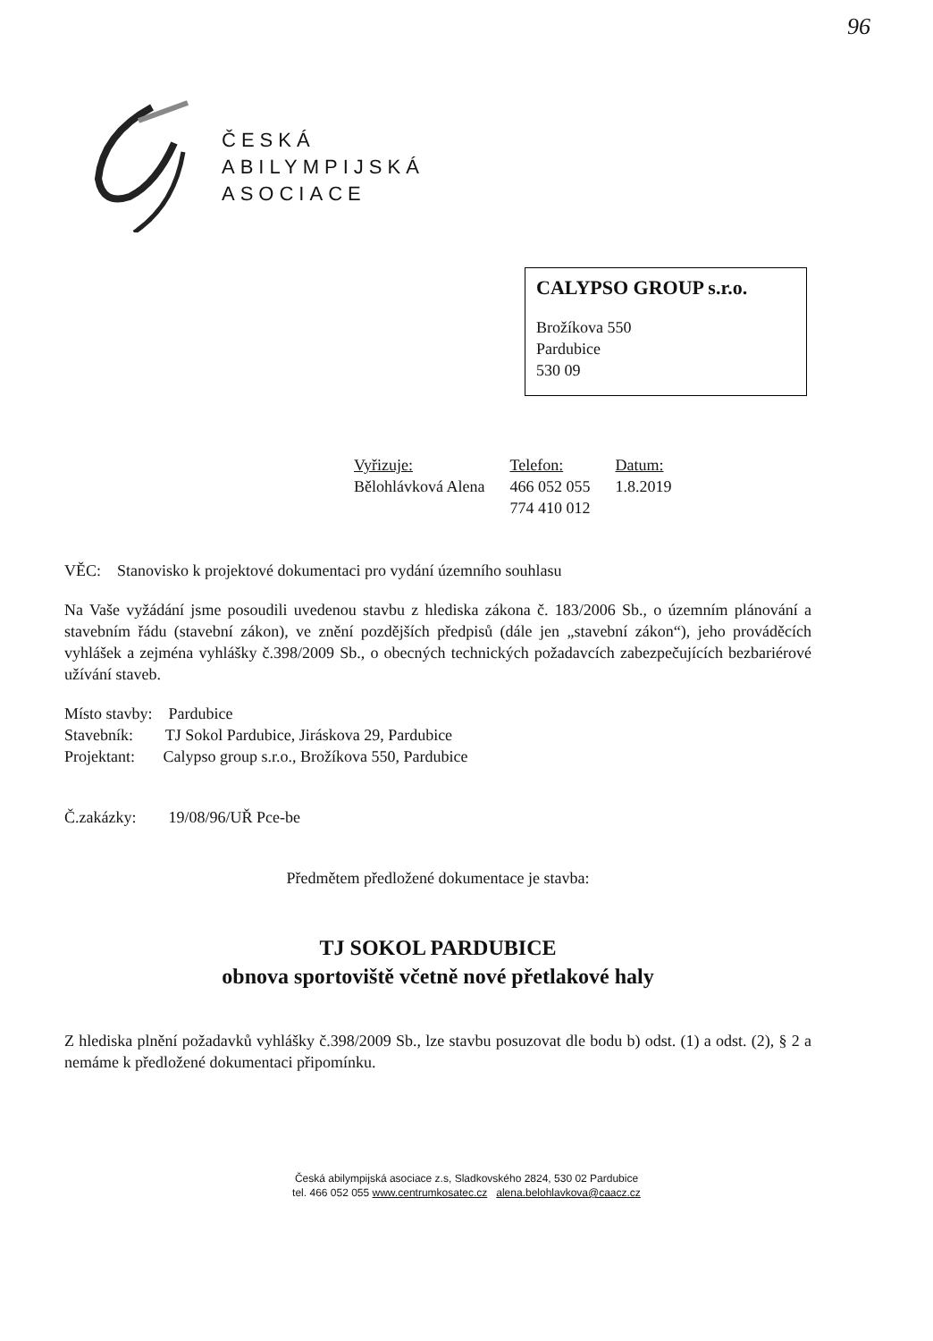96
ČESKÁ
ABILYMPIJSKÁ
ASOCIACE
CALYPSO GROUP s.r.o.
Brožíkova 550
Pardubice
530 09
Vyřizuje:
Bělohlávková Alena
Telefon:
466 052 055
774 410 012
Datum:
1.8.2019
VĚC: Stanovisko k projektové dokumentaci pro vydání územního souhlasu
Na Vaše vyžádání jsme posoudili uvedenou stavbu z hlediska zákona č. 183/2006 Sb., o územním plánování a stavebním řádu (stavební zákon), ve znění pozdějších předpisů (dále jen „stavební zákon“), jeho prováděcích vyhlášek a zejména vyhlášky č.398/2009 Sb., o obecných technických požadavcích zabezpečujících bezbariérové užívání staveb.
Místo stavby: Pardubice
Stavebník: TJ Sokol Pardubice, Jiráskova 29, Pardubice
Projektant: Calypso group s.r.o., Brožíkova 550, Pardubice
Č.zakázky: 19/08/96/UŘ Pce-be
Předmětem předložené dokumentace je stavba:
TJ SOKOL PARDUBICE
obnova sportoviště včetně nové přetlakové haly
Z hlediska plnění požadavků vyhlášky č.398/2009 Sb., lze stavbu posuzovat dle bodu b) odst. (1) a odst. (2), § 2 a nemáme k předložené dokumentaci připomínku.
Česká abilympijská asociace z.s, Sladkovského 2824, 530 02 Pardubice
tel. 466 052 055 www.centrumkosatec.cz alena.belohlavkova@caacz.cz